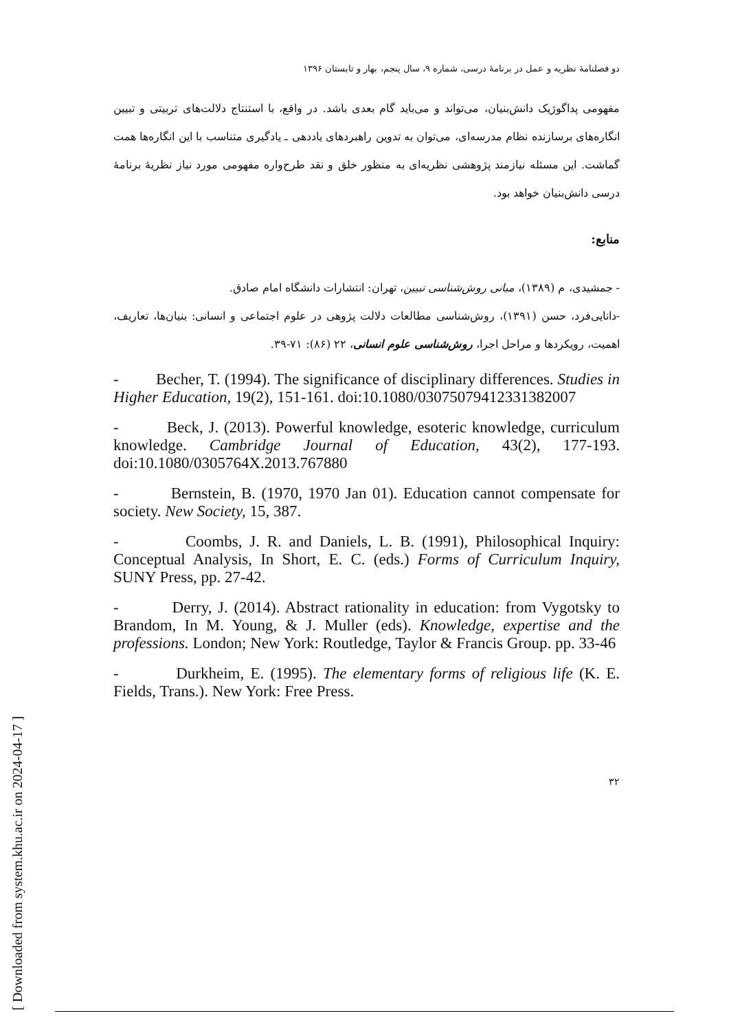[ Downloaded from system.khu.ac.ir on 2024-04-17 ]
دو فصلنامهٔ نظریه و عمل در برنامهٔ درسی، شماره ۹، سال پنجم، بهار و تابستان ۱۳۹۶
مفهومی پداگوژیک دانش‌بنیان، می‌تواند و می‌باید گام بعدی باشد. در واقع، با استنتاج دلالت‌های تربیتی و تبیین انگاره‌های برسازنده نظام مدرسه‌ای، می‌توان به تدوین راهبردهای یاددهی ـ یادگیری متناسب با این انگاره‌ها همت گماشت. این مسئله نیازمند پژوهشی نظریه‌ای به منظور خلق و نقد طرح‌واره مفهومی مورد نیاز نظریهٔ برنامهٔ درسی دانش‌بنیان خواهد بود.
منابع:
- جمشیدی، م (۱۳۸۹)، مبانی روش‌شناسی تبیین، تهران: انتشارات دانشگاه امام صادق.
-دانایی‌فرد، حسن (۱۳۹۱)، روش‌شناسی مطالعات دلالت پژوهی در علوم اجتماعی و انسانی: بنیان‌ها، تعاریف، اهمیت، رویکردها و مراحل اجرا، روش‌شناسی علوم انسانی، ۲۲ (۸۶): ۷۱-۳۹.
- Becher, T. (1994). The significance of disciplinary differences. Studies in Higher Education, 19(2), 151-161. doi:10.1080/03075079412331382007
- Beck, J. (2013). Powerful knowledge, esoteric knowledge, curriculum knowledge. Cambridge Journal of Education, 43(2), 177-193. doi:10.1080/0305764X.2013.767880
- Bernstein, B. (1970, 1970 Jan 01). Education cannot compensate for society. New Society, 15, 387.
- Coombs, J. R. and Daniels, L. B. (1991), Philosophical Inquiry: Conceptual Analysis, In Short, E. C. (eds.) Forms of Curriculum Inquiry, SUNY Press, pp. 27-42.
- Derry, J. (2014). Abstract rationality in education: from Vygotsky to Brandom, In M. Young, & J. Muller (eds). Knowledge, expertise and the professions. London; New York: Routledge, Taylor & Francis Group. pp. 33-46
- Durkheim, E. (1995). The elementary forms of religious life (K. E. Fields, Trans.). New York: Free Press.
۳۲